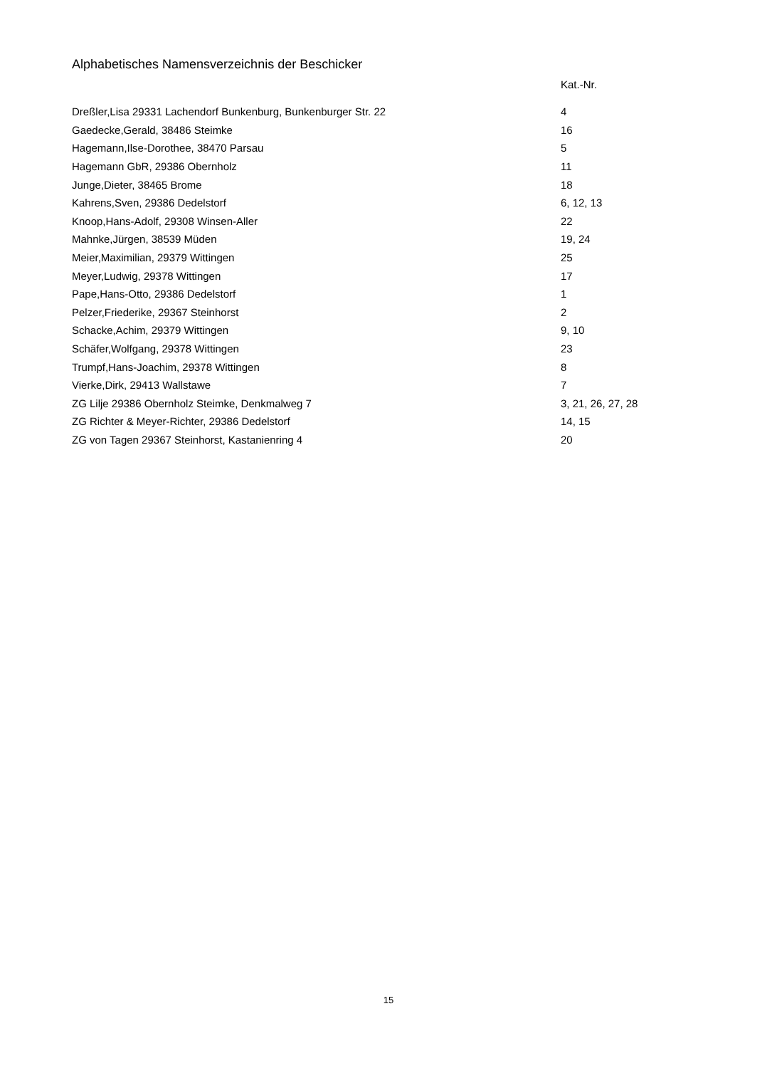Alphabetisches Namensverzeichnis der Beschicker
| | Kat.-Nr. |
| --- | --- |
| Dreßler,Lisa 29331 Lachendorf Bunkenburg, Bunkenburger Str. 22 | 4 |
| Gaedecke,Gerald, 38486 Steimke | 16 |
| Hagemann,Ilse-Dorothee, 38470 Parsau | 5 |
| Hagemann GbR, 29386 Obernholz | 11 |
| Junge,Dieter, 38465 Brome | 18 |
| Kahrens,Sven, 29386 Dedelstorf | 6, 12, 13 |
| Knoop,Hans-Adolf, 29308 Winsen-Aller | 22 |
| Mahnke,Jürgen, 38539 Müden | 19, 24 |
| Meier,Maximilian, 29379 Wittingen | 25 |
| Meyer,Ludwig, 29378 Wittingen | 17 |
| Pape,Hans-Otto, 29386 Dedelstorf | 1 |
| Pelzer,Friederike, 29367 Steinhorst | 2 |
| Schacke,Achim, 29379 Wittingen | 9, 10 |
| Schäfer,Wolfgang, 29378 Wittingen | 23 |
| Trumpf,Hans-Joachim, 29378 Wittingen | 8 |
| Vierke,Dirk, 29413 Wallstawe | 7 |
| ZG Lilje 29386 Obernholz Steimke, Denkmalweg 7 | 3, 21, 26, 27, 28 |
| ZG Richter & Meyer-Richter, 29386 Dedelstorf | 14, 15 |
| ZG von Tagen 29367 Steinhorst, Kastanienring 4 | 20 |
15